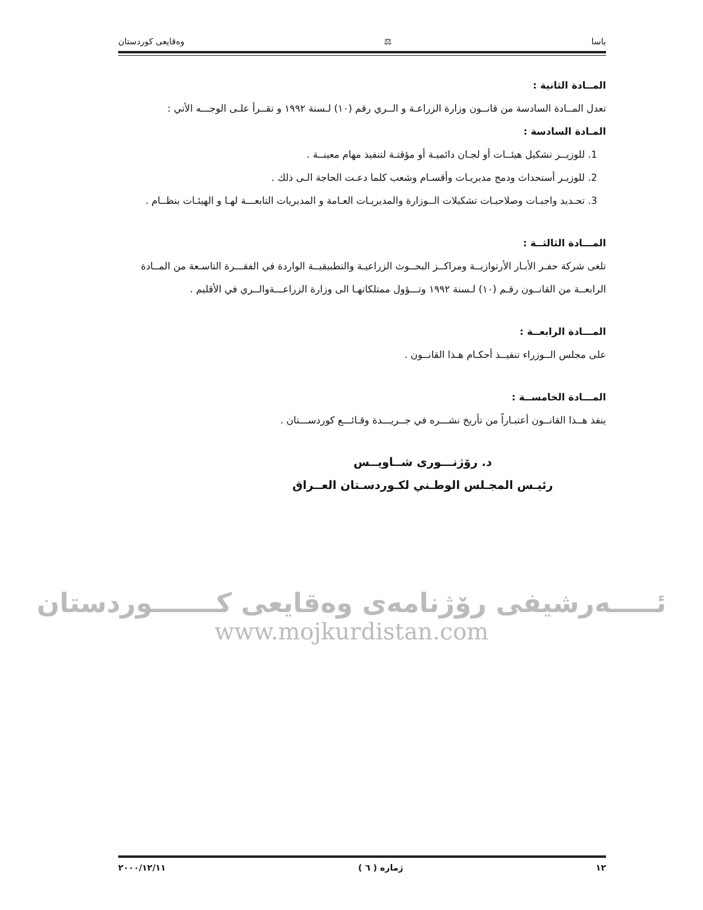یاسا ⚖ وەقایعی کوردستان
المــادة الثانية :
تعدل المــادة السادسة من قانــون وزارة الزراعـة و الــري رقم (١٠) لـسنة ١٩٩٢ و تقــرأ علـى الوجـــه الأتي :
المـادة السادسة :
1. للوزيــر تشكيل هيئــات أو لجـان دائميـة أو مؤقتـة لتنفيذ مهام معينــة .
2. للوزيـر أستحداث ودمج مديريـات وأقسـام وشعب كلما دعـت الحاجة الـى ذلك .
3. تحـديد واجبـات وصلاحيـات تشكيلات الــوزارة والمديريـات العـامة و المديريات التابعـــة لهـا و الهيئـات بنظــام .
المـــادة الثالثــة :
تلغى شركة حفـر الأبـار الأرتوازيــة ومراكــز البحــوث الزراعيـة والتطبيقيــة الواردة في الفقـــرة التاسـعة من المــادة الرابعــة من القانــون رقـم (١٠) لـسنة ١٩٩٢ وتـــؤول ممتلكاتهـا الى وزارة الزراعـــةوالــري في الأقليم .
المـــادة الرابعــة :
على مجلس الــوزراء تنفيــذ أحكـام هـذا القانــون .
المـــادة الخامســة :
ينفذ هــذا القانــون أعتبـاراً من تأريخ نشـــره في جــريـــدة وقـائـــع كوردســـتان .
د. رۆژنـــوری شــاویــس
رئيـس المجـلس الوطـني لكـوردسـتان العــراق
ئـــــەرشیفی رۆژنامەی وەقایعی کـــــــوردستان
www.mojkurdistan.com
١٢ ژمارە ( ٦ ) ٢٠٠٠/١٢/١١